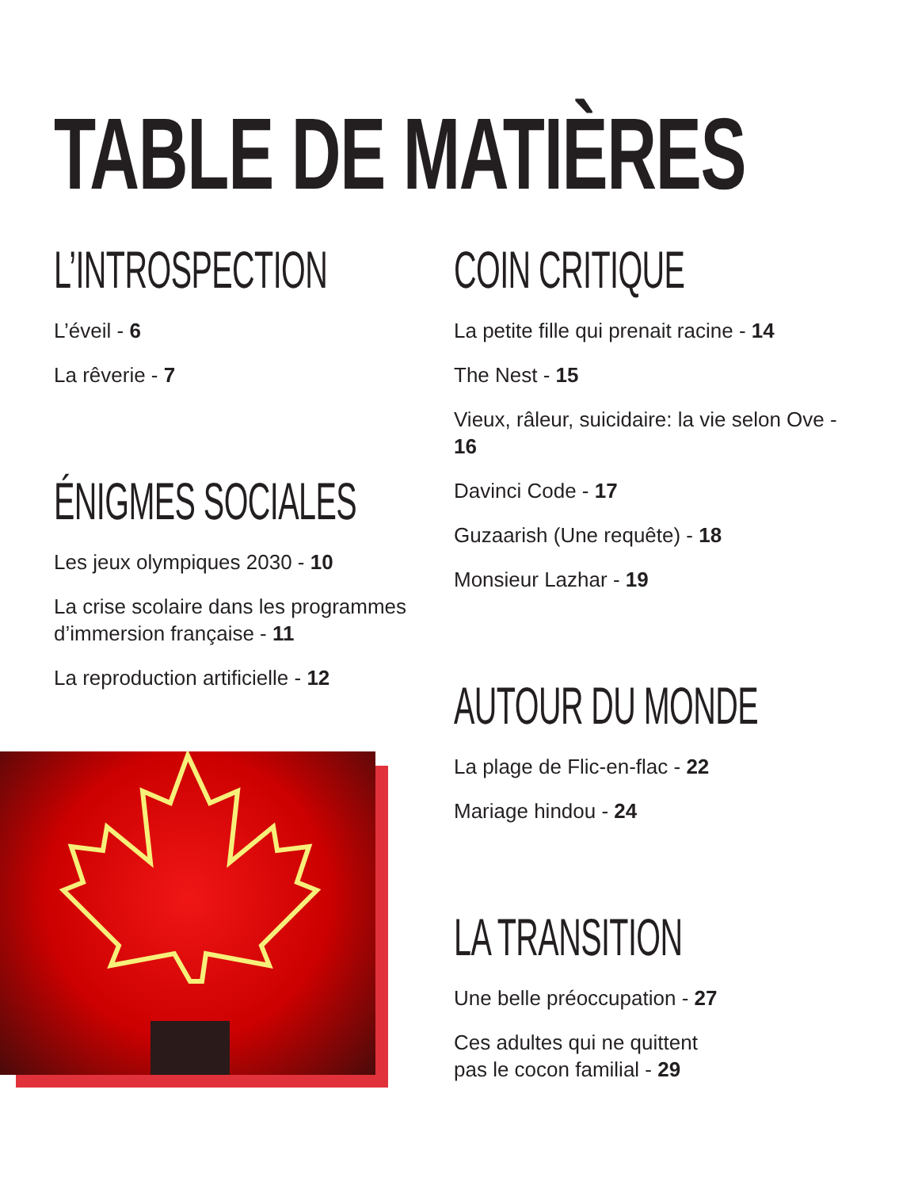TABLE DE MATIÈRES
L’INTROSPECTION
L’éveil - 6
La rêverie - 7
ÉNIGMES SOCIALES
Les jeux olympiques 2030 - 10
La crise scolaire dans les programmes d’immersion française - 11
La reproduction artificielle - 12
COIN CRITIQUE
La petite fille qui prenait racine - 14
The Nest - 15
Vieux, râleur, suicidaire: la vie selon Ove - 16
Davinci Code - 17
Guzaarish (Une requête) - 18
Monsieur Lazhar - 19
AUTOUR DU MONDE
La plage de Flic-en-flac - 22
Mariage hindou - 24
LA TRANSITION
Une belle préoccupation - 27
Ces adultes qui ne quittent
pas le cocon familial - 29